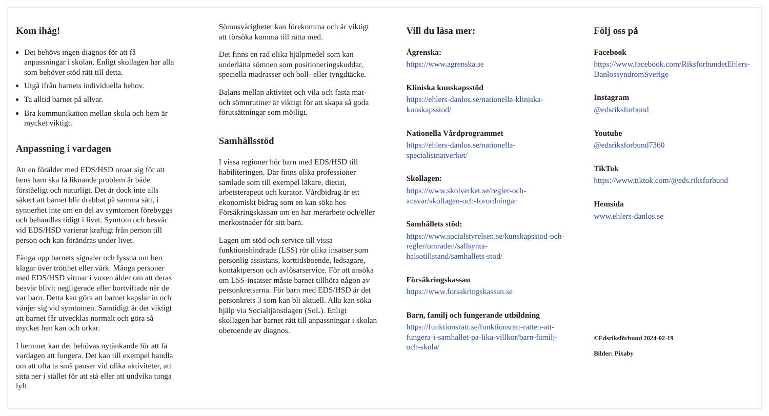Kom ihåg!
Det behövs ingen diagnos för att få anpassningar i skolan. Enligt skollagen har alla som behöver stöd rätt till detta.
Utgå ifrån barnets individuella behov.
Ta alltid barnet på allvar.
Bra kommunikation mellan skola och hem är mycket viktigt.
Anpassning i vardagen
Att en förälder med EDS/HSD oroar sig för att hens barn ska få liknande problem är både förståeligt och naturligt. Det är dock inte alls säkert att barnet blir drabbat på samma sätt, i synnerhet inte om en del av symtomen förebyggs och behandlas tidigt i livet. Symtom och besvär vid EDS/HSD varierar kraftigt från person till person och kan förändras under livet.
Fånga upp barnets signaler och lyssna om hen klagar över trötthet eller värk. Många personer med EDS/HSD vittnar i vuxen ålder om att deras besvär blivit negligerade eller bortviftade när de var barn. Detta kan göra att barnet kapslar in och vänjer sig vid symtomen. Samtidigt är det viktigt att barnet får utvecklas normalt och göra så mycket hen kan och orkar.
I hemmet kan det behövas nytänkande för att få vardagen att fungera. Det kan till exempel handla om att ofta ta små pauser vid olika aktiviteter, att sitta ner i stället för att stå eller att undvika tunga lyft.
Sömnsvårigheter kan förekomma och är viktigt att försöka komma till rätta med.
Det finns en rad olika hjälpmedel som kan underlätta sömnen som positioneringskuddar, speciella madrasser och boll- eller tyngdtäcke.
Balans mellan aktivitet och vila och fasta mat- och sömnrutiner är viktigt för att skapa så goda förutsättningar som möjligt.
Samhällsstöd
I vissa regioner hör barn med EDS/HSD till habiliteringen. Där finns olika professioner samlade som till exempel läkare, dietist, arbetsterapeut och kurator. Vårdbidrag är ett ekonomiskt bidrag som en kan söka hos Försäkringskassan om en har merarbete och/eller merkostnader för sitt barn.
Lagen om stöd och service till vissa funktionshindrade (LSS) rör olika insatser som personlig assistans, korttidsboende, ledsagare, kontaktperson och avlösarservice. För att ansöka om LSS-insatser måste barnet tillhöra någon av personkretsarna. För barn med EDS/HSD är det personkrets 3 som kan bli aktuell. Alla kan söka hjälp via Socialtjänstlagen (SoL). Enligt skollagen har barnet rätt till anpassningar i skolan oberoende av diagnos.
Vill du läsa mer:
Ågrenska:
https://www.agrenska.se
Kliniska kunskapsstöd
https://ehlers-danlos.se/nationella-kliniska-kunskapsstod/
Nationella Vårdprogrammet
https://ehlers-danlos.se/nationella-specialistnatverket/
Skollagen:
https://www.skolverket.se/regler-och-ansvar/skollagen-och-forordningar
Samhällets stöd:
https://www.socialstyrelsen.se/kunskapsstod-och-regler/omraden/sallsynta-halsotillstand/samhallets-stod/
Försäkringskassan
https://www.forsakringskassan.se
Barn, familj och fungerande utbildning
https://funktionsratt.se/funktionsratt-ratten-att-fungera-i-samhallet-pa-lika-villkor/barn-familj-och-skola/
Följ oss på
Facebook
https://www.facebook.com/RiksforbundetEhlers-DanlossyndromSverige
Instagram
@edsriksforbund
Youtube
@edsriksforbund7360
TikTok
https://www.tiktok.com/@eds.riksforbund
Hemsida
www.ehlers-danlos.se
©Edsriksförbund 2024-02-19
Bilder: Pixaby